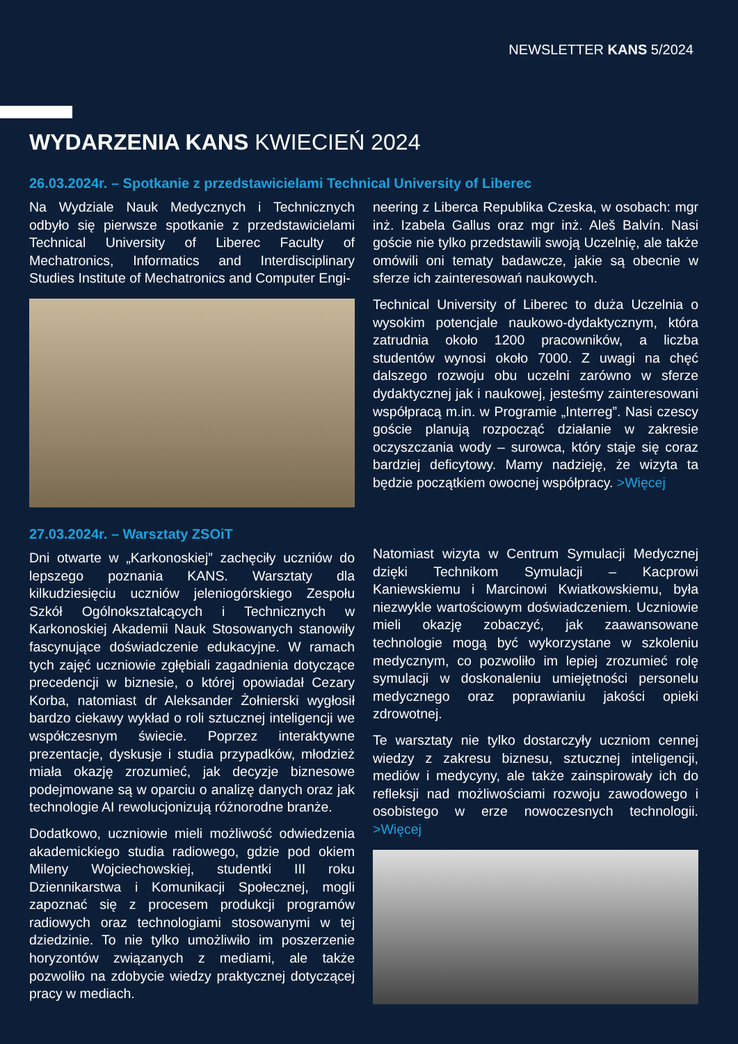NEWSLETTER KANS 5/2024
WYDARZENIA KANS KWIECIEŃ 2024
26.03.2024r. – Spotkanie z przedstawicielami Technical University of Liberec
Na Wydziale Nauk Medycznych i Technicznych odbyło się pierwsze spotkanie z przedstawicielami Technical University of Liberec Faculty of Mechatronics, Informatics and Interdisciplinary Studies Institute of Mechatronics and Computer Engi-
neering z Liberca Republika Czeska, w osobach: mgr inż. Izabela Gallus oraz mgr inż. Aleš Balvín. Nasi goście nie tylko przedstawili swoją Uczelnię, ale także omówili oni tematy badawcze, jakie są obecnie w sferze ich zainteresowań naukowych.
Technical University of Liberec to duża Uczelnia o wysokim potencjale naukowo-dydaktycznym, która zatrudnia około 1200 pracowników, a liczba studentów wynosi około 7000. Z uwagi na chęć dalszego rozwoju obu uczelni zarówno w sferze dydaktycznej jak i naukowej, jesteśmy zainteresowani współpracą m.in. w Programie „Interreg”. Nasi czescy goście planują rozpocząć działanie w zakresie oczyszczania wody – surowca, który staje się coraz bardziej deficytowy. Mamy nadzieję, że wizyta ta będzie początkiem owocnej współpracy. >Więcej
27.03.2024r. – Warsztaty ZSOiT
Dni otwarte w „Karkonoskiej” zachęciły uczniów do lepszego poznania KANS. Warsztaty dla kilkudziesięciu uczniów jeleniogórskiego Zespołu Szkół Ogólnokształcących i Technicznych w Karkonoskiej Akademii Nauk Stosowanych stanowiły fascynujące doświadczenie edukacyjne. W ramach tych zajęć uczniowie zgłębiali zagadnienia dotyczące precedencji w biznesie, o której opowiadał Cezary Korba, natomiast dr Aleksander Żołnierski wygłosił bardzo ciekawy wykład o roli sztucznej inteligencji we współczesnym świecie. Poprzez interaktywne prezentacje, dyskusje i studia przypadków, młodzież miała okazję zrozumieć, jak decyzje biznesowe podejmowane są w oparciu o analizę danych oraz jak technologie AI rewolucjonizują różnorodne branże.
Dodatkowo, uczniowie mieli możliwość odwiedzenia akademickiego studia radiowego, gdzie pod okiem Mileny Wojciechowskiej, studentki III roku Dziennikarstwa i Komunikacji Społecznej, mogli zapoznać się z procesem produkcji programów radiowych oraz technologiami stosowanymi w tej dziedzinie. To nie tylko umożliwiło im poszerzenie horyzontów związanych z mediami, ale także pozwoliło na zdobycie wiedzy praktycznej dotyczącej pracy w mediach.
Natomiast wizyta w Centrum Symulacji Medycznej dzięki Technikom Symulacji – Kacprowi Kaniewskiemu i Marcinowi Kwiatkowskiemu, była niezwykle wartościowym doświadczeniem. Uczniowie mieli okazję zobaczyć, jak zaawansowane technologie mogą być wykorzystane w szkoleniu medycznym, co pozwoliło im lepiej zrozumieć rolę symulacji w doskonaleniu umiejętności personelu medycznego oraz poprawianiu jakości opieki zdrowotnej.
Te warsztaty nie tylko dostarczyły uczniom cennej wiedzy z zakresu biznesu, sztucznej inteligencji, mediów i medycyny, ale także zainspirowały ich do refleksji nad możliwościami rozwoju zawodowego i osobistego w erze nowoczesnych technologii. >Więcej